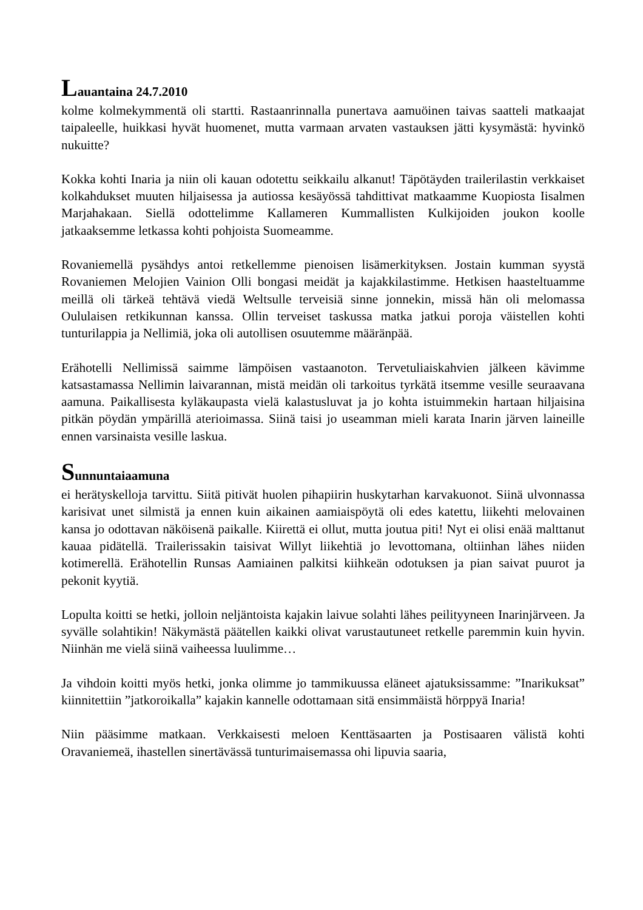Lauantaina 24.7.2010
kolme kolmekymmentä oli startti. Rastaanrinnalla punertava aamuöinen taivas saatteli matkaajat taipaleelle, huikkasi hyvät huomenet, mutta varmaan arvaten vastauksen jätti kysymästä: hyvinkö nukuitte?
Kokka kohti Inaria ja niin oli kauan odotettu seikkailu alkanut! Täpötäyden trailerilastin verkkaiset kolkahdukset muuten hiljaisessa ja autiossa kesäyössä tahdittivat matkaamme Kuopiosta Iisalmen Marjahakaan. Siellä odottelimme Kallameren Kummallisten Kulkijoiden joukon koolle jatkaaksemme letkassa kohti pohjoista Suomeamme.
Rovaniemellä pysähdys antoi retkellemme pienoisen lisämerkityksen. Jostain kumman syystä Rovaniemen Melojien Vainion Olli bongasi meidät ja kajakkilastimme. Hetkisen haasteltuamme meillä oli tärkeä tehtävä viedä Weltsulle terveisiä sinne jonnekin, missä hän oli melomassa Oululaisen retkikunnan kanssa. Ollin terveiset taskussa matka jatkui poroja väistellen kohti tunturilappia ja Nellimiä, joka oli autollisen osuutemme määränpää.
Erähotelli Nellimissä saimme lämpöisen vastaanoton. Tervetuliaiskahvien jälkeen kävimme katsastamassa Nellimin laivarannan, mistä meidän oli tarkoitus tyrkätä itsemme vesille seuraavana aamuna. Paikallisesta kyläkaupasta vielä kalastusluvat ja jo kohta istuimmekin hartaan hiljaisina pitkän pöydän ympärillä aterioimassa. Siinä taisi jo useamman mieli karata Inarin järven laineille ennen varsinaista vesille laskua.
Sunnuntaiaamuna
ei herätyskelloja tarvittu. Siitä pitivät huolen pihapiirin huskytarhan karvakuonot. Siinä ulvonnassa karisivat unet silmistä ja ennen kuin aikainen aamiaispöytä oli edes katettu, liikehti melovainen kansa jo odottavan näköisenä paikalle. Kiirettä ei ollut, mutta joutua piti! Nyt ei olisi enää malttanut kauaa pidätellä. Trailerissakin taisivat Willyt liikehtiä jo levottomana, oltiinhan lähes niiden kotimerellä. Erähotellin Runsas Aamiainen palkitsi kiihkeän odotuksen ja pian saivat puurot ja pekonit kyytiä.
Lopulta koitti se hetki, jolloin neljäntoista kajakin laivue solahti lähes peilityyneen Inarinjärveen. Ja syvälle solahtikin! Näkymästä päätellen kaikki olivat varustautuneet retkelle paremmin kuin hyvin. Niinhän me vielä siinä vaiheessa luulimme…
Ja vihdoin koitti myös hetki, jonka olimme jo tammikuussa eläneet ajatuksissamme: ”Inarikuksat” kiinnitettiin ”jatkoroikalla” kajakin kannelle odottamaan sitä ensimmäistä hörppyä Inaria!
Niin pääsimme matkaan. Verkkaisesti meloen Kenttäsaarten ja Postisaaren välistä kohti Oravaniemeä, ihastellen sinertävässä tunturimaisemassa ohi lipuvia saaria,